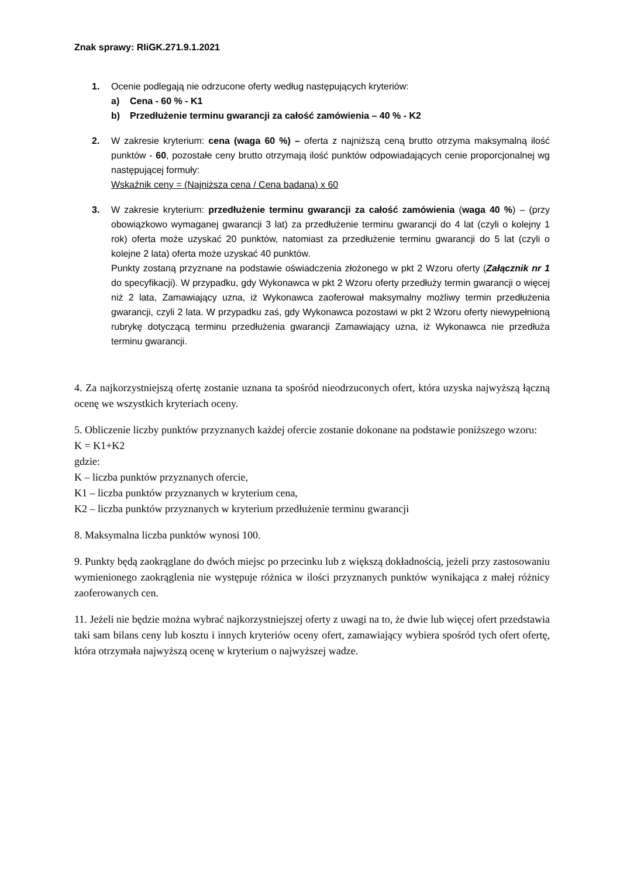Znak sprawy: RIiGK.271.9.1.2021
1. Ocenie podlegają nie odrzucone oferty według następujących kryteriów:
a) Cena - 60 % - K1
b) Przedłużenie terminu gwarancji za całość zamówienia – 40 % - K2
2. W zakresie kryterium: cena (waga 60 %) – oferta z najniższą ceną brutto otrzyma maksymalną ilość punktów - 60, pozostałe ceny brutto otrzymają ilość punktów odpowiadających cenie proporcjonalnej wg następującej formuły:
Wskaźnik ceny = (Najniższa cena / Cena badana) x 60
3. W zakresie kryterium: przedłużenie terminu gwarancji za całość zamówienia (waga 40 %) – (przy obowiązkowo wymaganej gwarancji 3 lat) za przedłużenie terminu gwarancji do 4 lat (czyli o kolejny 1 rok) oferta może uzyskać 20 punktów, natomiast za przedłużenie terminu gwarancji do 5 lat (czyli o kolejne 2 lata) oferta może uzyskać 40 punktów.
Punkty zostaną przyznane na podstawie oświadczenia złożonego w pkt 2 Wzoru oferty (Załącznik nr 1 do specyfikacji). W przypadku, gdy Wykonawca w pkt 2 Wzoru oferty przedłuży termin gwarancji o więcej niż 2 lata, Zamawiający uzna, iż Wykonawca zaoferował maksymalny możliwy termin przedłużenia gwarancji, czyli 2 lata. W przypadku zaś, gdy Wykonawca pozostawi w pkt 2 Wzoru oferty niewypełnioną rubrykę dotyczącą terminu przedłużenia gwarancji Zamawiający uzna, iż Wykonawca nie przedłuża terminu gwarancji.
4. Za najkorzystniejszą ofertę zostanie uznana ta spośród nieodrzuconych ofert, która uzyska najwyższą łączną ocenę we wszystkich kryteriach oceny.
5. Obliczenie liczby punktów przyznanych każdej ofercie zostanie dokonane na podstawie poniższego wzoru:
K = K1+K2
gdzie:
K – liczba punktów przyznanych ofercie,
K1 – liczba punktów przyznanych w kryterium cena,
K2 – liczba punktów przyznanych w kryterium przedłużenie terminu gwarancji
8. Maksymalna liczba punktów wynosi 100.
9. Punkty będą zaokrąglane do dwóch miejsc po przecinku lub z większą dokładnością, jeżeli przy zastosowaniu wymienionego zaokrąglenia nie występuje różnica w ilości przyznanych punktów wynikająca z małej różnicy zaoferowanych cen.
11. Jeżeli nie będzie można wybrać najkorzystniejszej oferty z uwagi na to, że dwie lub więcej ofert przedstawia taki sam bilans ceny lub kosztu i innych kryteriów oceny ofert, zamawiający wybiera spośród tych ofert ofertę, która otrzymała najwyższą ocenę w kryterium o najwyższej wadze.